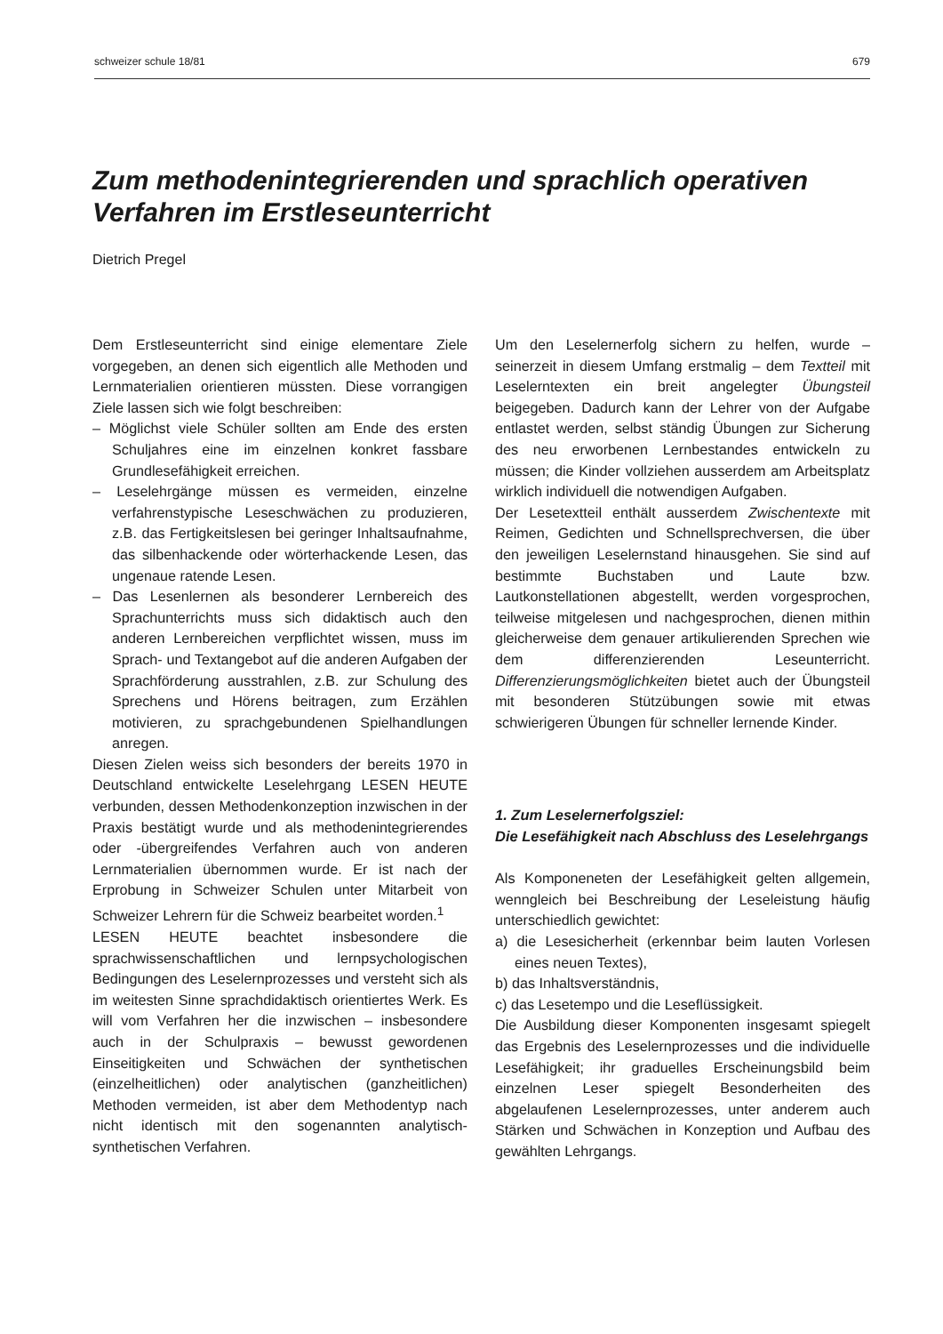schweizer schule 18/81 679
Zum methodenintegrierenden und sprachlich operativen Verfahren im Erstleseunterricht
Dietrich Pregel
Dem Erstleseunterricht sind einige elementare Ziele vorgegeben, an denen sich eigentlich alle Methoden und Lernmaterialien orientieren müssten. Diese vorrangigen Ziele lassen sich wie folgt beschreiben:
– Möglichst viele Schüler sollten am Ende des ersten Schuljahres eine im einzelnen konkret fassbare Grundlesefähigkeit erreichen.
– Leselehrgänge müssen es vermeiden, einzelne verfahrenstypische Leseschwächen zu produzieren, z.B. das Fertigkeitslesen bei geringer Inhaltsaufnahme, das silbenhackende oder wörterhackende Lesen, das ungenaue ratende Lesen.
– Das Lesenlernen als besonderer Lernbereich des Sprachunterrichts muss sich didaktisch auch den anderen Lernbereichen verpflichtet wissen, muss im Sprach- und Textangebot auf die anderen Aufgaben der Sprachförderung ausstrahlen, z.B. zur Schulung des Sprechens und Hörens beitragen, zum Erzählen motivieren, zu sprachgebundenen Spielhandlungen anregen.
Diesen Zielen weiss sich besonders der bereits 1970 in Deutschland entwickelte Leselehrgang LESEN HEUTE verbunden, dessen Methodenkonzeption inzwischen in der Praxis bestätigt wurde und als methodenintegrierendes oder -übergreifendes Verfahren auch von anderen Lernmaterialien übernommen wurde. Er ist nach der Erprobung in Schweizer Schulen unter Mitarbeit von Schweizer Lehrern für die Schweiz bearbeitet worden.<sup>1</sup>
LESEN HEUTE beachtet insbesondere die sprachwissenschaftlichen und lernpsychologischen Bedingungen des Leselernprozesses und versteht sich als im weitesten Sinne sprachdidaktisch orientiertes Werk. Es will vom Verfahren her die inzwischen – insbesondere auch in der Schulpraxis – bewusst gewordenen Einseitigkeiten und Schwächen der synthetischen (einzelheitlichen) oder analytischen (ganzheitlichen) Methoden vermeiden, ist aber dem Methodentyp nach nicht identisch mit den sogenannten analytisch-synthetischen Verfahren.
Um den Leselernerfolg sichern zu helfen, wurde – seinerzeit in diesem Umfang erstmalig – dem Textteil mit Leselerntexten ein breit angelegter Übungsteil beigegeben. Dadurch kann der Lehrer von der Aufgabe entlastet werden, selbst ständig Übungen zur Sicherung des neu erworbenen Lernbestandes entwickeln zu müssen; die Kinder vollziehen ausserdem am Arbeitsplatz wirklich individuell die notwendigen Aufgaben.
Der Lesetextteil enthält ausserdem Zwischentexte mit Reimen, Gedichten und Schnellsprechversen, die über den jeweiligen Leselernstand hinausgehen. Sie sind auf bestimmte Buchstaben und Laute bzw. Lautkonstellationen abgestellt, werden vorgesprochen, teilweise mitgelesen und nachgesprochen, dienen mithin gleicherweise dem genauer artikulierenden Sprechen wie dem differenzierenden Leseunterricht. Differenzierungsmöglichkeiten bietet auch der Übungsteil mit besonderen Stützübungen sowie mit etwas schwierigeren Übungen für schneller lernende Kinder.
1. Zum Leselernerfolgsziel:
Die Lesefähigkeit nach Abschluss des Leselehrgangs
Als Komponeneten der Lesefähigkeit gelten allgemein, wenngleich bei Beschreibung der Leseleistung häufig unterschiedlich gewichtet:
a) die Lesesicherheit (erkennbar beim lauten Vorlesen eines neuen Textes),
b) das Inhaltsverständnis,
c) das Lesetempo und die Leseflüssigkeit.
Die Ausbildung dieser Komponenten insgesamt spiegelt das Ergebnis des Leselernprozesses und die individuelle Lesefähigkeit; ihr graduelles Erscheinungsbild beim einzelnen Leser spiegelt Besonderheiten des abgelaufenen Leselernprozesses, unter anderem auch Stärken und Schwächen in Konzeption und Aufbau des gewählten Lehrgangs.